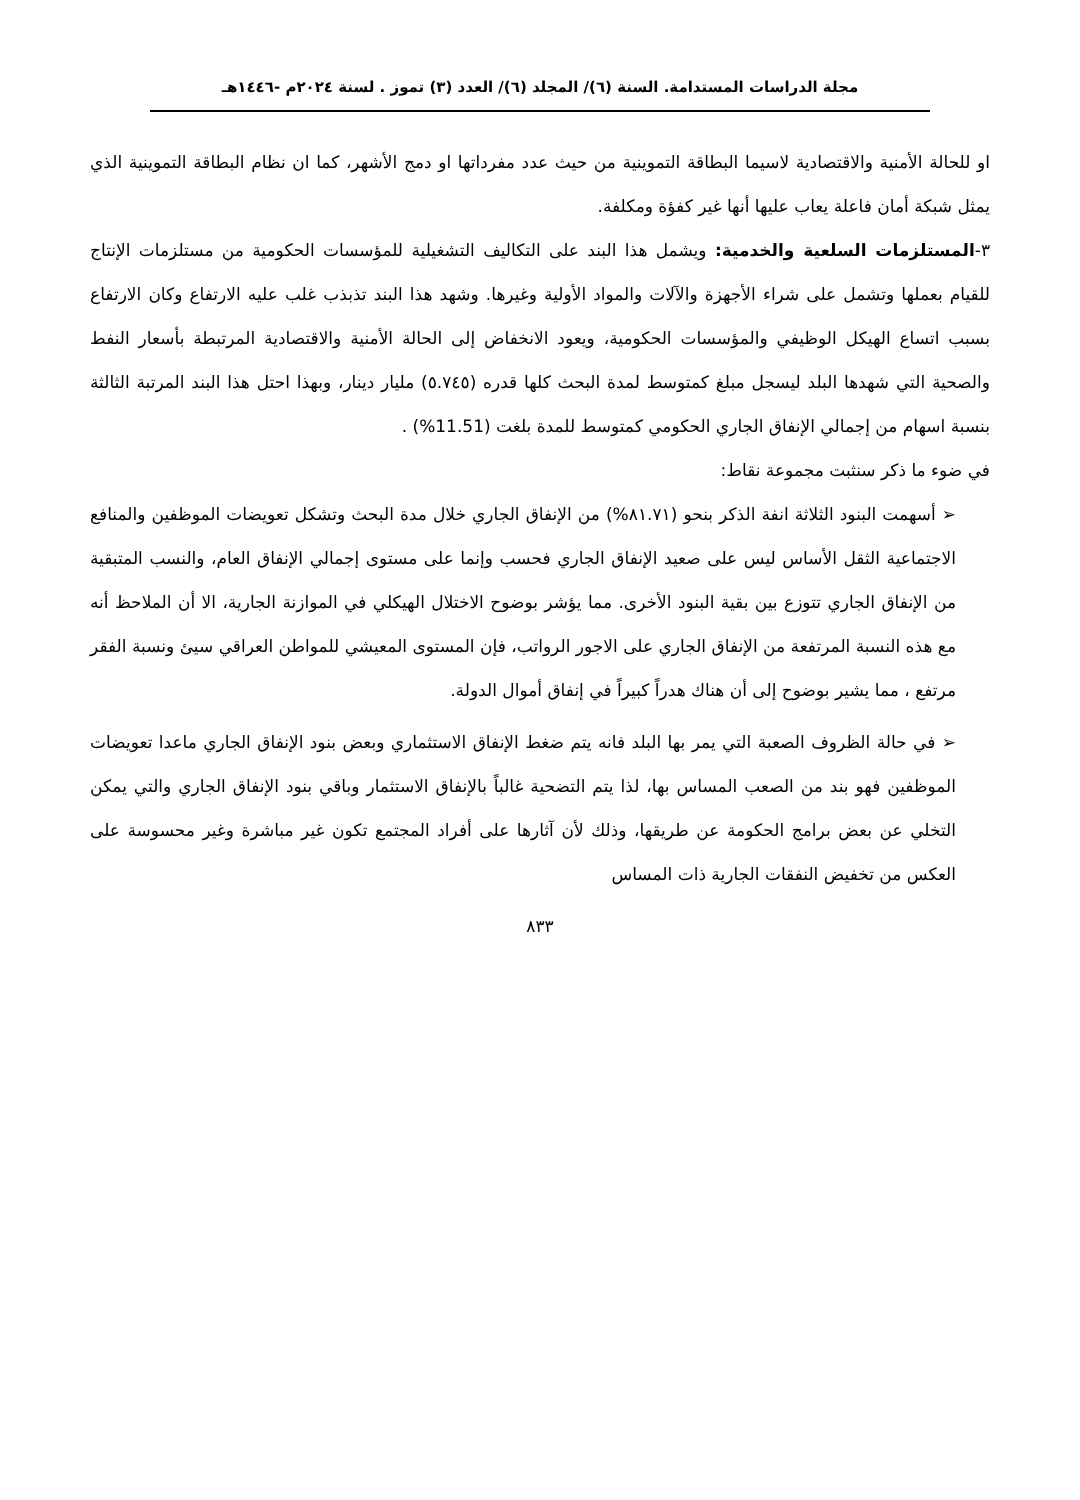مجلة الدراسات المستدامة. السنة (٦)/ المجلد (٦)/ العدد (٣) تموز . لسنة ٢٠٢٤م -١٤٤٦هـ
او للحالة الأمنية والاقتصادية لاسيما البطاقة التموينية من حيث عدد مفرداتها او دمج الأشهر، كما ان نظام البطاقة التموينية الذي يمثل شبكة أمان فاعلة يعاب عليها أنها غير كفؤة ومكلفة.
٣-المستلزمات السلعية والخدمية: ويشمل هذا البند على التكاليف التشغيلية للمؤسسات الحكومية من مستلزمات الإنتاج للقيام بعملها وتشمل على شراء الأجهزة والآلات والمواد الأولية وغيرها. وشهد هذا البند تذبذب غلب عليه الارتفاع وكان الارتفاع بسبب اتساع الهيكل الوظيفي والمؤسسات الحكومية، ويعود الانخفاض إلى الحالة الأمنية والاقتصادية المرتبطة بأسعار النفط والصحية التي شهدها البلد ليسجل مبلغ كمتوسط لمدة البحث كلها قدره (٥.٧٤٥) مليار دينار، وبهذا احتل هذا البند المرتبة الثالثة بنسبة اسهام من إجمالي الإنفاق الجاري الحكومي كمتوسط للمدة بلغت (11.51%) .
في ضوء ما ذكر سنثبت مجموعة نقاط:
➢ أسهمت البنود الثلاثة انفة الذكر بنحو (٨١.٧١%) من الإنفاق الجاري خلال مدة البحث وتشكل تعويضات الموظفين والمنافع الاجتماعية الثقل الأساس ليس على صعيد الإنفاق الجاري فحسب وإنما على مستوى إجمالي الإنفاق العام، والنسب المتبقية من الإنفاق الجاري تتوزع بين بقية البنود الأخرى. مما يؤشر بوضوح الاختلال الهيكلي في الموازنة الجارية، الا أن الملاحظ أنه مع هذه النسبة المرتفعة من الإنفاق الجاري على الاجور الرواتب، فإن المستوى المعيشي للمواطن العراقي سيئ ونسبة الفقر مرتفع ، مما يشير بوضوح إلى أن هناك هدراً كبيراً في إنفاق أموال الدولة.
➢ في حالة الظروف الصعبة التي يمر بها البلد فانه يتم ضغط الإنفاق الاستثماري وبعض بنود الإنفاق الجاري ماعدا تعويضات الموظفين فهو بند من الصعب المساس بها، لذا يتم التضحية غالباً بالإنفاق الاستثمار وباقي بنود الإنفاق الجاري والتي يمكن التخلي عن بعض برامج الحكومة عن طريقها، وذلك لأن آثارها على أفراد المجتمع تكون غير مباشرة وغير محسوسة على العكس من تخفيض النفقات الجارية ذات المساس
٨٣٣